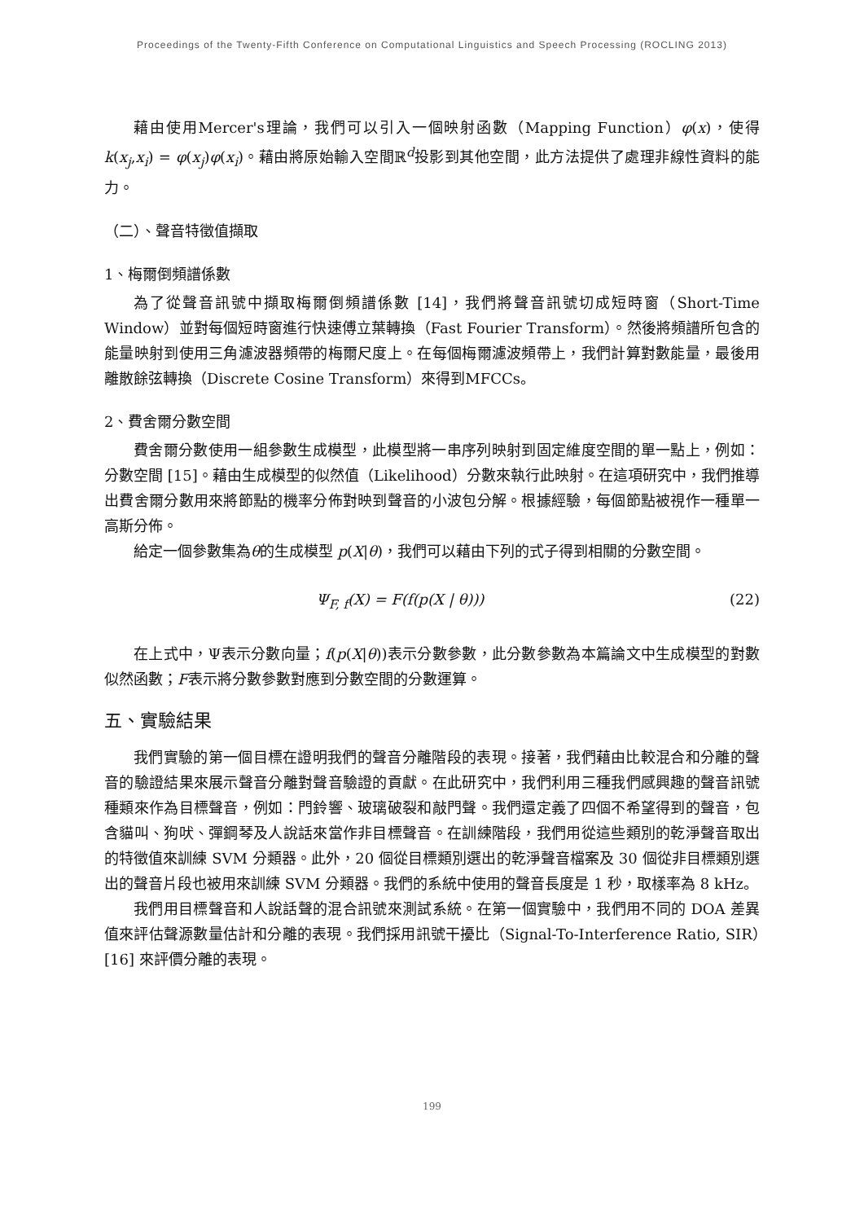Proceedings of the Twenty-Fifth Conference on Computational Linguistics and Speech Processing (ROCLING 2013)
藉由使用Mercer's理論，我們可以引入一個映射函數（Mapping Function）φ(x)，使得k(x<sub>j</sub>,x<sub>i</sub>) = φ(x<sub>j</sub>)φ(x<sub>i</sub>)。藉由將原始輸入空間ℝ<sup>d</sup>投影到其他空間，此方法提供了處理非線性資料的能力。
（二）、聲音特徵值擷取
1、梅爾倒頻譜係數
為了從聲音訊號中擷取梅爾倒頻譜係數 [14]，我們將聲音訊號切成短時窗（Short-Time Window）並對每個短時窗進行快速傅立葉轉換（Fast Fourier Transform）。然後將頻譜所包含的能量映射到使用三角濾波器頻帶的梅爾尺度上。在每個梅爾濾波頻帶上，我們計算對數能量，最後用離散餘弦轉換（Discrete Cosine Transform）來得到MFCCs。
2、費舍爾分數空間
費舍爾分數使用一組參數生成模型，此模型將一串序列映射到固定維度空間的單一點上，例如：分數空間 [15]。藉由生成模型的似然值（Likelihood）分數來執行此映射。在這項研究中，我們推導出費舍爾分數用來將節點的機率分佈對映到聲音的小波包分解。根據經驗，每個節點被視作一種單一高斯分佈。
給定一個參數集為θ的生成模型 p(X|θ)，我們可以藉由下列的式子得到相關的分數空間。
Ψ<sub>F, f</sub>(X) = F(f(p(X | θ))) (22)
在上式中，Ψ表示分數向量；f(p(X|θ))表示分數參數，此分數參數為本篇論文中生成模型的對數似然函數；F表示將分數參數對應到分數空間的分數運算。
五、實驗結果
我們實驗的第一個目標在證明我們的聲音分離階段的表現。接著，我們藉由比較混合和分離的聲音的驗證結果來展示聲音分離對聲音驗證的貢獻。在此研究中，我們利用三種我們感興趣的聲音訊號種類來作為目標聲音，例如：門鈴響、玻璃破裂和敲門聲。我們還定義了四個不希望得到的聲音，包含貓叫、狗吠、彈鋼琴及人說話來當作非目標聲音。在訓練階段，我們用從這些類別的乾淨聲音取出的特徵值來訓練 SVM 分類器。此外，20 個從目標類別選出的乾淨聲音檔案及 30 個從非目標類別選出的聲音片段也被用來訓練 SVM 分類器。我們的系統中使用的聲音長度是 1 秒，取樣率為 8 kHz。
我們用目標聲音和人說話聲的混合訊號來測試系統。在第一個實驗中，我們用不同的 DOA 差異值來評估聲源數量估計和分離的表現。我們採用訊號干擾比（Signal-To-Interference Ratio, SIR）[16] 來評價分離的表現。
199